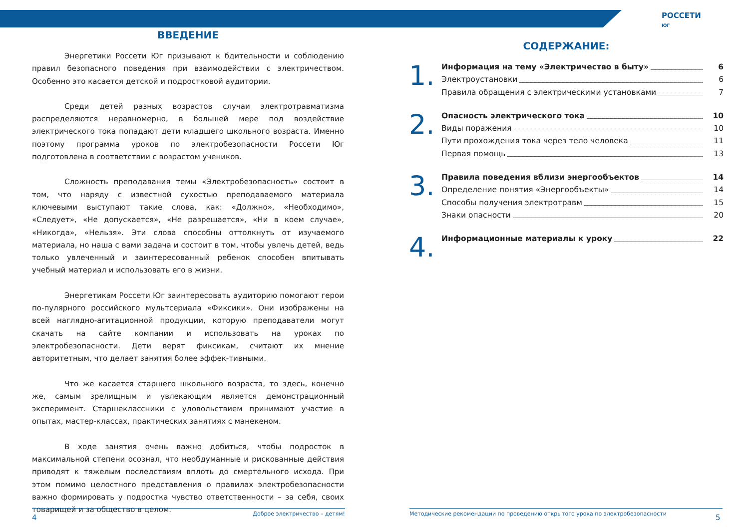РОССЕТИ
ЮГ
ВВЕДЕНИЕ
Энергетики Россети Юг призывают к бдительности и соблюдению правил безопасного поведения при взаимодействии с электричеством. Особенно это касается детской и подростковой аудитории.
Среди детей разных возрастов случаи электротравматизма распределяются неравномерно, в большей мере под воздействие электрического тока попадают дети младшего школьного возраста. Именно поэтому программа уроков по электробезопасности Россети Юг подготовлена в соответствии с возрастом учеников.
Сложность преподавания темы «Электробезопасность» состоит в том, что наряду с известной сухостью преподаваемого материала ключевыми выступают такие слова, как: «Должно», «Необходимо», «Следует», «Не допускается», «Не разрешается», «Ни в коем случае», «Никогда», «Нельзя». Эти слова способны оттолкнуть от изучаемого материала, но наша с вами задача и состоит в том, чтобы увлечь детей, ведь только увлеченный и заинтересованный ребенок способен впитывать учебный материал и использовать его в жизни.
Энергетикам Россети Юг заинтересовать аудиторию помогают герои по-пулярного российского мультсериала «Фиксики». Они изображены на всей наглядно-агитационной продукции, которую преподаватели могут скачать на сайте компании и использовать на уроках по электробезопасности. Дети верят фиксикам, считают их мнение авторитетным, что делает занятия более эффек-тивными.
Что же касается старшего школьного возраста, то здесь, конечно же, самым зрелищным и увлекающим является демонстрационный эксперимент. Старшеклассники с удовольствием принимают участие в опытах, мастер-классах, практических занятиях с манекеном.
В ходе занятия очень важно добиться, чтобы подросток в максимальной степени осознал, что необдуманные и рискованные действия приводят к тяжелым последствиям вплоть до смертельного исхода. При этом помимо целостного представления о правилах электробезопасности важно формировать у подростка чувство ответственности – за себя, своих товарищей и за общество в целом.
СОДЕРЖАНИЕ:
1.
Информация на тему «Электричество в быту» 6
Электроустановки 6
Правила обращения с электрическими установками 7
2.
Опасность электрического тока 10
Виды поражения 10
Пути прохождения тока через тело человека 11
Первая помощь 13
3.
Правила поведения вблизи энергообъектов 14
Определение понятия «Энергообъекты» 14
Способы получения электротравм 15
Знаки опасности 20
4.
Информационные материалы к уроку 22
Доброе электричество – детям!
4
Методические рекомендации по проведению открытого урока по электробезопасности
5